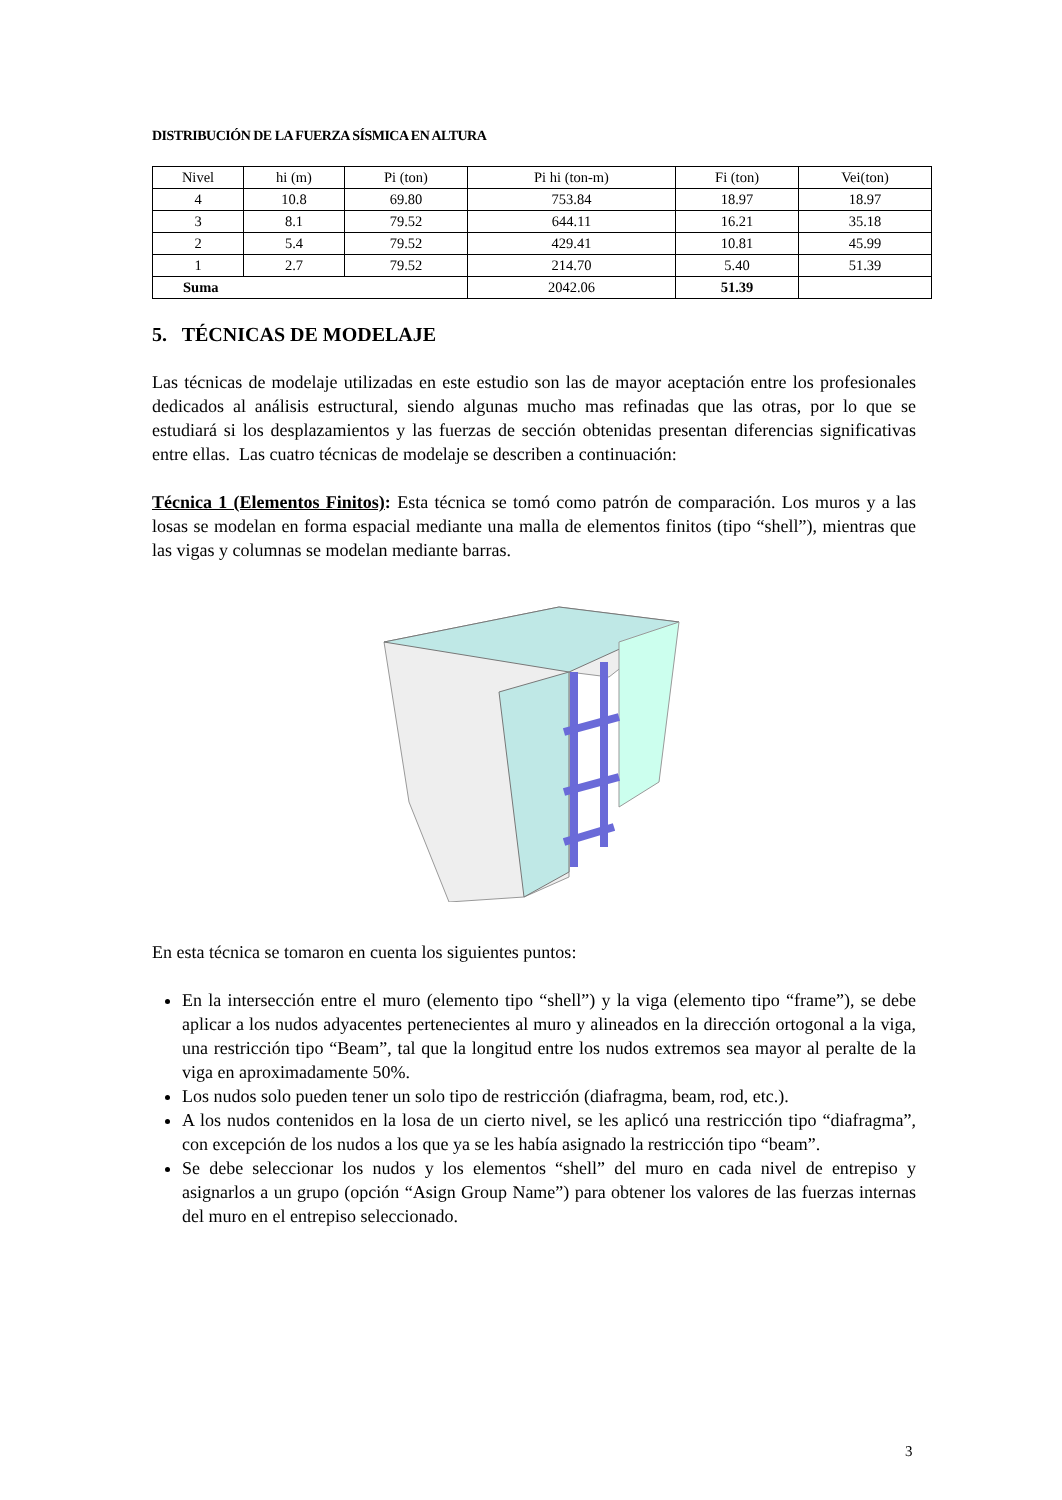DISTRIBUCIÓN DE LA FUERZA SÍSMICA EN ALTURA
| Nivel | hi (m) | Pi (ton) | Pi hi (ton-m) | Fi (ton) | Vei(ton) |
| 4 | 10.8 | 69.80 | 753.84 | 18.97 | 18.97 |
| 3 | 8.1 | 79.52 | 644.11 | 16.21 | 35.18 |
| 2 | 5.4 | 79.52 | 429.41 | 10.81 | 45.99 |
| 1 | 2.7 | 79.52 | 214.70 | 5.40 | 51.39 |
| Suma | | | 2042.06 | 51.39 | |
5. TÉCNICAS DE MODELAJE
Las técnicas de modelaje utilizadas en este estudio son las de mayor aceptación entre los profesionales dedicados al análisis estructural, siendo algunas mucho mas refinadas que las otras, por lo que se estudiará si los desplazamientos y las fuerzas de sección obtenidas presentan diferencias significativas entre ellas. Las cuatro técnicas de modelaje se describen a continuación:
Técnica 1 (Elementos Finitos): Esta técnica se tomó como patrón de comparación. Los muros y a las losas se modelan en forma espacial mediante una malla de elementos finitos (tipo “shell”), mientras que las vigas y columnas se modelan mediante barras.
En esta técnica se tomaron en cuenta los siguientes puntos:
En la intersección entre el muro (elemento tipo “shell”) y la viga (elemento tipo “frame”), se debe aplicar a los nudos adyacentes pertenecientes al muro y alineados en la dirección ortogonal a la viga, una restricción tipo “Beam”, tal que la longitud entre los nudos extremos sea mayor al peralte de la viga en aproximadamente 50%.
Los nudos solo pueden tener un solo tipo de restricción (diafragma, beam, rod, etc.).
A los nudos contenidos en la losa de un cierto nivel, se les aplicó una restricción tipo “diafragma”, con excepción de los nudos a los que ya se les había asignado la restricción tipo “beam”.
Se debe seleccionar los nudos y los elementos “shell” del muro en cada nivel de entrepiso y asignarlos a un grupo (opción “Asign Group Name”) para obtener los valores de las fuerzas internas del muro en el entrepiso seleccionado.
3